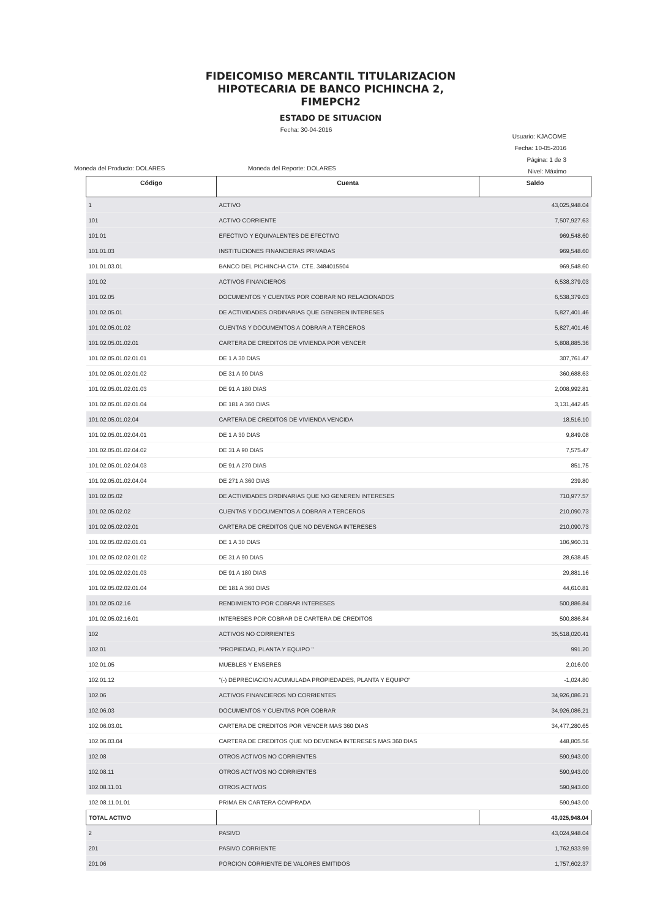FIDEICOMISO MERCANTIL TITULARIZACION
HIPOTECARIA DE BANCO PICHINCHA 2,
FIMEPCH2
ESTADO DE SITUACION
Fecha: 30-04-2016
Usuario: KJACOME
Fecha: 10-05-2016
Página: 1 de 3
Nivel: Máximo
Moneda del Producto: DOLARES Moneda del Reporte: DOLARES
| Código | Cuenta | Saldo |
| --- | --- | --- |
| 1 | ACTIVO | 43,025,948.04 |
| 101 | ACTIVO CORRIENTE | 7,507,927.63 |
| 101.01 | EFECTIVO Y EQUIVALENTES DE EFECTIVO | 969,548.60 |
| 101.01.03 | INSTITUCIONES FINANCIERAS PRIVADAS | 969,548.60 |
| 101.01.03.01 | BANCO DEL PICHINCHA CTA. CTE. 3484015504 | 969,548.60 |
| 101.02 | ACTIVOS FINANCIEROS | 6,538,379.03 |
| 101.02.05 | DOCUMENTOS Y CUENTAS POR COBRAR NO RELACIONADOS | 6,538,379.03 |
| 101.02.05.01 | DE ACTIVIDADES ORDINARIAS QUE GENEREN INTERESES | 5,827,401.46 |
| 101.02.05.01.02 | CUENTAS Y DOCUMENTOS A COBRAR A TERCEROS | 5,827,401.46 |
| 101.02.05.01.02.01 | CARTERA DE CREDITOS DE VIVIENDA POR VENCER | 5,808,885.36 |
| 101.02.05.01.02.01.01 | DE 1 A 30 DIAS | 307,761.47 |
| 101.02.05.01.02.01.02 | DE 31 A 90 DIAS | 360,688.63 |
| 101.02.05.01.02.01.03 | DE 91 A 180 DIAS | 2,008,992.81 |
| 101.02.05.01.02.01.04 | DE 181 A 360 DIAS | 3,131,442.45 |
| 101.02.05.01.02.04 | CARTERA DE CREDITOS DE VIVIENDA VENCIDA | 18,516.10 |
| 101.02.05.01.02.04.01 | DE 1 A 30 DIAS | 9,849.08 |
| 101.02.05.01.02.04.02 | DE 31 A 90 DIAS | 7,575.47 |
| 101.02.05.01.02.04.03 | DE 91 A 270 DIAS | 851.75 |
| 101.02.05.01.02.04.04 | DE 271 A 360 DIAS | 239.80 |
| 101.02.05.02 | DE ACTIVIDADES ORDINARIAS QUE NO GENEREN INTERESES | 710,977.57 |
| 101.02.05.02.02 | CUENTAS Y DOCUMENTOS A COBRAR A TERCEROS | 210,090.73 |
| 101.02.05.02.02.01 | CARTERA DE CREDITOS QUE NO DEVENGA INTERESES | 210,090.73 |
| 101.02.05.02.02.01.01 | DE 1 A 30 DIAS | 106,960.31 |
| 101.02.05.02.02.01.02 | DE 31 A 90 DIAS | 28,638.45 |
| 101.02.05.02.02.01.03 | DE 91 A 180 DIAS | 29,881.16 |
| 101.02.05.02.02.01.04 | DE 181 A 360 DIAS | 44,610.81 |
| 101.02.05.02.16 | RENDIMIENTO POR COBRAR INTERESES | 500,886.84 |
| 101.02.05.02.16.01 | INTERESES POR COBRAR DE CARTERA DE CREDITOS | 500,886.84 |
| 102 | ACTIVOS NO CORRIENTES | 35,518,020.41 |
| 102.01 | "PROPIEDAD, PLANTA Y EQUIPO " | 991.20 |
| 102.01.05 | MUEBLES Y ENSERES | 2,016.00 |
| 102.01.12 | "(-) DEPRECIACION ACUMULADA PROPIEDADES, PLANTA Y EQUIPO" | -1,024.80 |
| 102.06 | ACTIVOS FINANCIEROS NO CORRIENTES | 34,926,086.21 |
| 102.06.03 | DOCUMENTOS Y CUENTAS POR COBRAR | 34,926,086.21 |
| 102.06.03.01 | CARTERA DE CREDITOS POR VENCER MAS 360 DIAS | 34,477,280.65 |
| 102.06.03.04 | CARTERA DE CREDITOS QUE NO DEVENGA INTERESES MAS 360 DIAS | 448,805.56 |
| 102.08 | OTROS ACTIVOS NO CORRIENTES | 590,943.00 |
| 102.08.11 | OTROS ACTIVOS NO CORRIENTES | 590,943.00 |
| 102.08.11.01 | OTROS ACTIVOS | 590,943.00 |
| 102.08.11.01.01 | PRIMA EN CARTERA COMPRADA | 590,943.00 |
| TOTAL ACTIVO | | 43,025,948.04 |
| 2 | PASIVO | 43,024,948.04 |
| 201 | PASIVO CORRIENTE | 1,762,933.99 |
| 201.06 | PORCION CORRIENTE DE VALORES EMITIDOS | 1,757,602.37 |